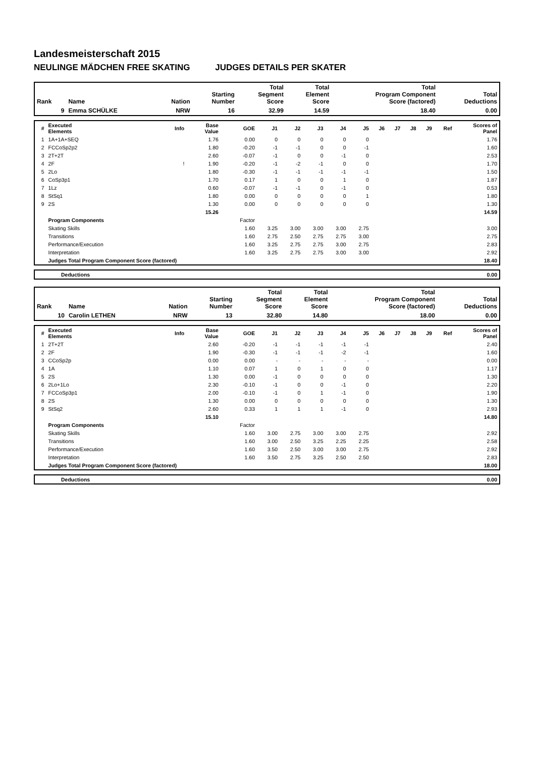Landesmeisterschaft 2015
NEULINGE MÄDCHEN FREE SKATING JUDGES DETAILS PER SKATER
| Rank | Name | Nation | Starting Number | Total Segment Score | Total Element Score | Total Program Component Score (factored) | Total Deductions |
| --- | --- | --- | --- | --- | --- | --- | --- |
| 9 | Emma SCHÜLKE | NRW | 16 | 32.99 | 14.59 | 18.40 | 0.00 |
| # | Executed Elements | Info | Base Value | GOE | J1 | J2 | J3 | J4 | J5 | J6 | J7 | J8 | J9 | Ref | Scores of Panel |
| --- | --- | --- | --- | --- | --- | --- | --- | --- | --- | --- | --- | --- | --- | --- | --- |
| 1 | 1A+1A+SEQ | | 1.76 | 0.00 | 0 | 0 | 0 | 0 | 0 | | | | | | 1.76 |
| 2 | FCCoSp2p2 | | 1.80 | -0.20 | -1 | -1 | 0 | 0 | -1 | | | | | | 1.60 |
| 3 | 2T+2T | | 2.60 | -0.07 | -1 | 0 | 0 | -1 | 0 | | | | | | 2.53 |
| 4 | 2F | ! | 1.90 | -0.20 | -1 | -2 | -1 | 0 | 0 | | | | | | 1.70 |
| 5 | 2Lo | | 1.80 | -0.30 | -1 | -1 | -1 | -1 | -1 | | | | | | 1.50 |
| 6 | CoSp3p1 | | 1.70 | 0.17 | 1 | 0 | 0 | 1 | 0 | | | | | | 1.87 |
| 7 | 1Lz | | 0.60 | -0.07 | -1 | -1 | 0 | -1 | 0 | | | | | | 0.53 |
| 8 | StSq1 | | 1.80 | 0.00 | 0 | 0 | 0 | 0 | 1 | | | | | | 1.80 |
| 9 | 2S | | 1.30 | 0.00 | 0 | 0 | 0 | 0 | 0 | | | | | | 1.30 |
| | | | 15.26 | | | | | | | | | | | | 14.59 |
| | Program Components | | | Factor | | | | | | | | | | | |
| | Skating Skills | | | 1.60 | 3.25 | 3.00 | 3.00 | 3.00 | 2.75 | | | | | | 3.00 |
| | Transitions | | | 1.60 | 2.75 | 2.50 | 2.75 | 2.75 | 3.00 | | | | | | 2.75 |
| | Performance/Execution | | | 1.60 | 3.25 | 2.75 | 2.75 | 3.00 | 2.75 | | | | | | 2.83 |
| | Interpretation | | | 1.60 | 3.25 | 2.75 | 2.75 | 3.00 | 3.00 | | | | | | 2.92 |
| | Judges Total Program Component Score (factored) | | | | | | | | | | | | | | 18.40 |
| | Deductions | 0.00 |
| Rank | Name | Nation | Starting Number | Total Segment Score | Total Element Score | Total Program Component Score (factored) | Total Deductions |
| --- | --- | --- | --- | --- | --- | --- | --- |
| 10 | Carolin LETHEN | NRW | 13 | 32.80 | 14.80 | 18.00 | 0.00 |
| # | Executed Elements | Info | Base Value | GOE | J1 | J2 | J3 | J4 | J5 | J6 | J7 | J8 | J9 | Ref | Scores of Panel |
| --- | --- | --- | --- | --- | --- | --- | --- | --- | --- | --- | --- | --- | --- | --- | --- |
| 1 | 2T+2T | | 2.60 | -0.20 | -1 | -1 | -1 | -1 | -1 | | | | | | 2.40 |
| 2 | 2F | | 1.90 | -0.30 | -1 | -1 | -1 | -2 | -1 | | | | | | 1.60 |
| 3 | CCoSp2p | | 0.00 | 0.00 | - | - | - | - | - | | | | | | 0.00 |
| 4 | 1A | | 1.10 | 0.07 | 1 | 0 | 1 | 0 | 0 | | | | | | 1.17 |
| 5 | 2S | | 1.30 | 0.00 | -1 | 0 | 0 | 0 | 0 | | | | | | 1.30 |
| 6 | 2Lo+1Lo | | 2.30 | -0.10 | -1 | 0 | 0 | -1 | 0 | | | | | | 2.20 |
| 7 | FCCoSp3p1 | | 2.00 | -0.10 | -1 | 0 | 1 | -1 | 0 | | | | | | 1.90 |
| 8 | 2S | | 1.30 | 0.00 | 0 | 0 | 0 | 0 | 0 | | | | | | 1.30 |
| 9 | StSq2 | | 2.60 | 0.33 | 1 | 1 | 1 | -1 | 0 | | | | | | 2.93 |
| | | | 15.10 | | | | | | | | | | | | 14.80 |
| | Program Components | | | Factor | | | | | | | | | | | |
| | Skating Skills | | | 1.60 | 3.00 | 2.75 | 3.00 | 3.00 | 2.75 | | | | | | 2.92 |
| | Transitions | | | 1.60 | 3.00 | 2.50 | 3.25 | 2.25 | 2.25 | | | | | | 2.58 |
| | Performance/Execution | | | 1.60 | 3.50 | 2.50 | 3.00 | 3.00 | 2.75 | | | | | | 2.92 |
| | Interpretation | | | 1.60 | 3.50 | 2.75 | 3.25 | 2.50 | 2.50 | | | | | | 2.83 |
| | Judges Total Program Component Score (factored) | | | | | | | | | | | | | | 18.00 |
| | Deductions | 0.00 |